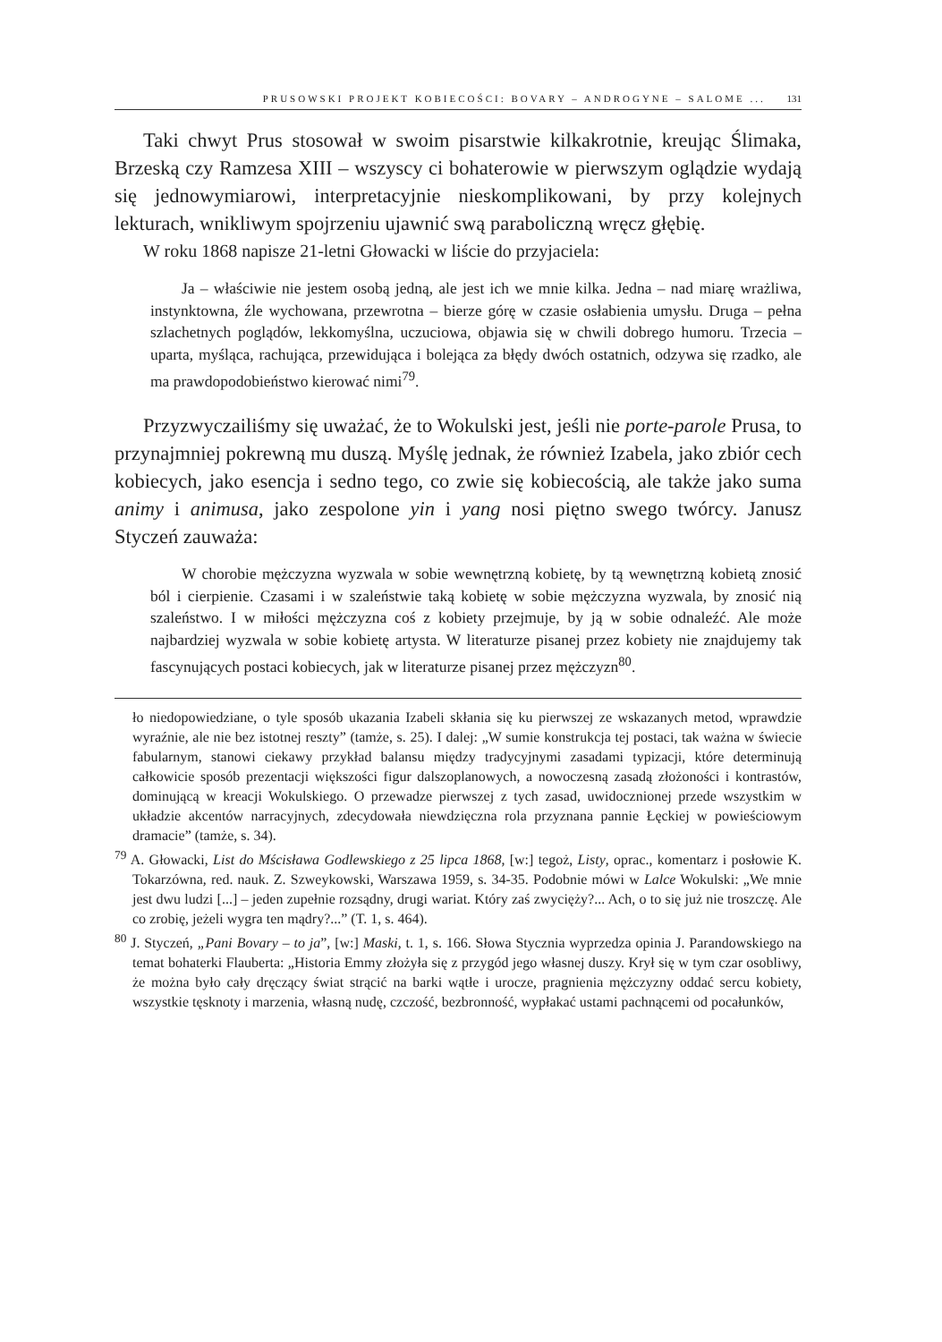PRUSOWSKI PROJEKT KOBIECOŚCI: BOVARY – ANDROGYNE – SALOME ... 131
Taki chwyt Prus stosował w swoim pisarstwie kilkakrotnie, kreując Ślimaka, Brzeską czy Ramzesa XIII – wszyscy ci bohaterowie w pierwszym oglądzie wydają się jednowymiarowi, interpretacyjnie nieskomplikowani, by przy kolejnych lekturach, wnikliwym spojrzeniu ujawnić swą paraboliczną wręcz głębię.
W roku 1868 napisze 21-letni Głowacki w liście do przyjaciela:
Ja – właściwie nie jestem osobą jedną, ale jest ich we mnie kilka. Jedna – nad miarę wrażliwa, instynktowna, źle wychowana, przewrotna – bierze górę w czasie osłabienia umysłu. Druga – pełna szlachetnych poglądów, lekkomyślna, uczuciowa, objawia się w chwili dobrego humoru. Trzecia – uparta, myśląca, rachująca, przewidująca i bolejąca za błędy dwóch ostatnich, odzywa się rzadko, ale ma prawdopodobieństwo kierować nimi<sup>79</sup>.
Przyzwyczailiśmy się uważać, że to Wokulski jest, jeśli nie porte-parole Prusa, to przynajmniej pokrewną mu duszą. Myślę jednak, że również Izabela, jako zbiór cech kobiecych, jako esencja i sedno tego, co zwie się kobiecością, ale także jako suma animy i animusa, jako zespolone yin i yang nosi piętno swego twórcy. Janusz Styczeń zauważa:
W chorobie mężczyzna wyzwala w sobie wewnętrzną kobietę, by tą wewnętrzną kobietą znosić ból i cierpienie. Czasami i w szaleństwie taką kobietę w sobie mężczyzna wyzwala, by znosić nią szaleństwo. I w miłości mężczyzna coś z kobiety przejmuje, by ją w sobie odnaleźć. Ale może najbardziej wyzwala w sobie kobietę artysta. W literaturze pisanej przez kobiety nie znajdujemy tak fascynujących postaci kobiecych, jak w literaturze pisanej przez mężczyzn<sup>80</sup>.
ło niedopowiedziane, o tyle sposób ukazania Izabeli skłania się ku pierwszej ze wskazanych metod, wprawdzie wyraźnie, ale nie bez istotnej reszty” (tamże, s. 25). I dalej: „W sumie konstrukcja tej postaci, tak ważna w świecie fabularnym, stanowi ciekawy przykład balansu między tradycyjnymi zasadami typizacji, które determinują całkowicie sposób prezentacji większości figur dalszoplanowych, a nowoczesną zasadą złożoności i kontrastów, dominującą w kreacji Wokulskiego. O przewadze pierwszej z tych zasad, uwidocznionej przede wszystkim w układzie akcentów narracyjnych, zdecydowała niewdzięczna rola przyznana pannie Łęckiej w powieściowym dramacie” (tamże, s. 34).
<sup>79</sup> A. Głowacki, List do Mścisława Godlewskiego z 25 lipca 1868, [w:] tegoż, Listy, oprac., komentarz i posłowie K. Tokarzówna, red. nauk. Z. Szweykowski, Warszawa 1959, s. 34-35. Podobnie mówi w Lalce Wokulski: „We mnie jest dwu ludzi [...] – jeden zupełnie rozsądny, drugi wariat. Który zaś zwycięży?... Ach, o to się już nie troszczę. Ale co zrobię, jeżeli wygra ten mądry?...” (T. 1, s. 464).
<sup>80</sup> J. Styczeń, „Pani Bovary – to ja”, [w:] Maski, t. 1, s. 166. Słowa Stycznia wyprzedza opinia J. Parandowskiego na temat bohaterki Flauberta: „Historia Emmy złożyła się z przygód jego własnej duszy. Krył się w tym czar osobliwy, że można było cały dręczący świat strącić na barki wątłe i urocze, pragnienia mężczyzny oddać sercu kobiety, wszystkie tęsknoty i marzenia, własną nudę, czczość, bezbronność, wypłakać ustami pachnącemi od pocałunków,